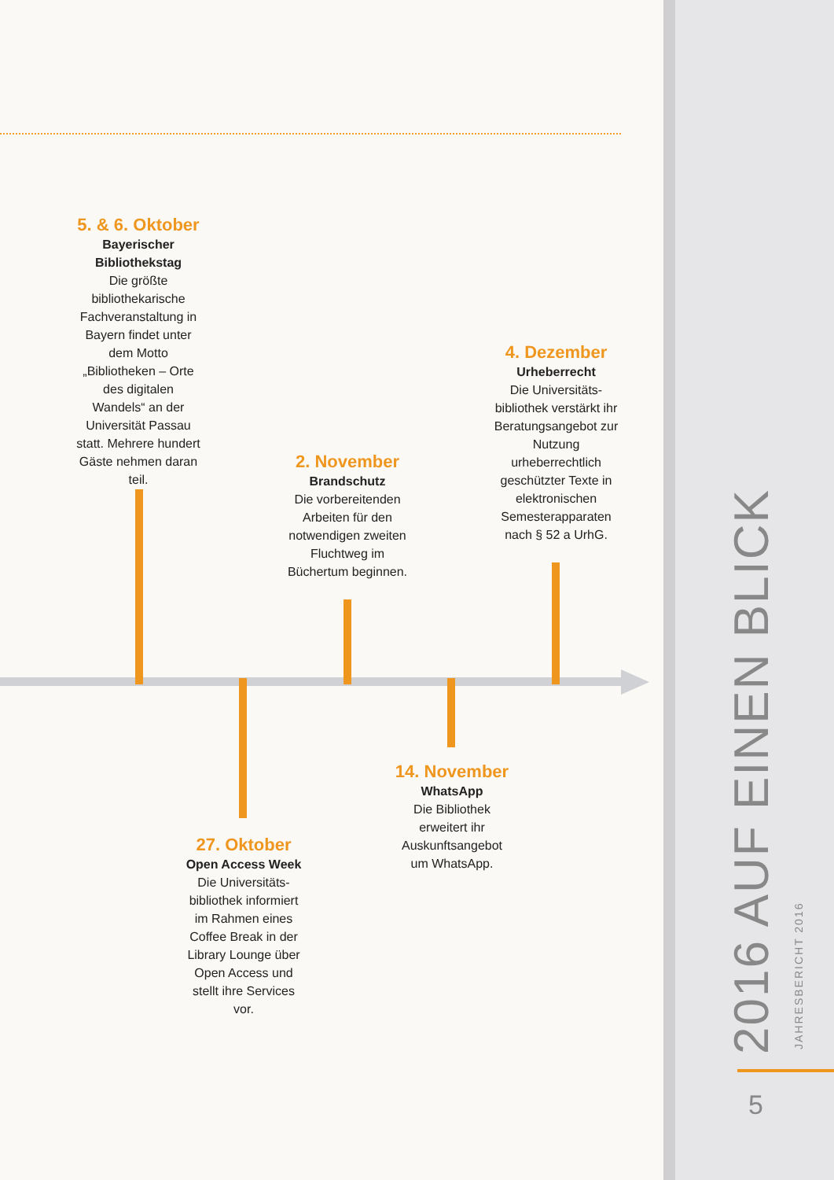5. & 6. Oktober
Bayerischer Bibliothekstag
Die größte bibliothekarische Fachveranstaltung in Bayern findet unter dem Motto „Bibliotheken – Orte des digitalen Wandels“ an der Universität Passau statt. Mehrere hundert Gäste nehmen daran teil.
4. Dezember
Urheberrecht
Die Universitäts-bibliothek verstärkt ihr Beratungsangebot zur Nutzung urheberrechtlich geschützter Texte in elektronischen Semesterapparaten nach § 52 a UrhG.
2. November
Brandschutz
Die vorbereitenden Arbeiten für den notwendigen zweiten Fluchtweg im Büchertum beginnen.
14. November
WhatsApp
Die Bibliothek erweitert ihr Auskunftsangebot um WhatsApp.
27. Oktober
Open Access Week
Die Universitäts-bibliothek informiert im Rahmen eines Coffee Break in der Library Lounge über Open Access und stellt ihre Services vor.
2016 AUF EINEN BLICK JAHRESBERICHT 2016
5